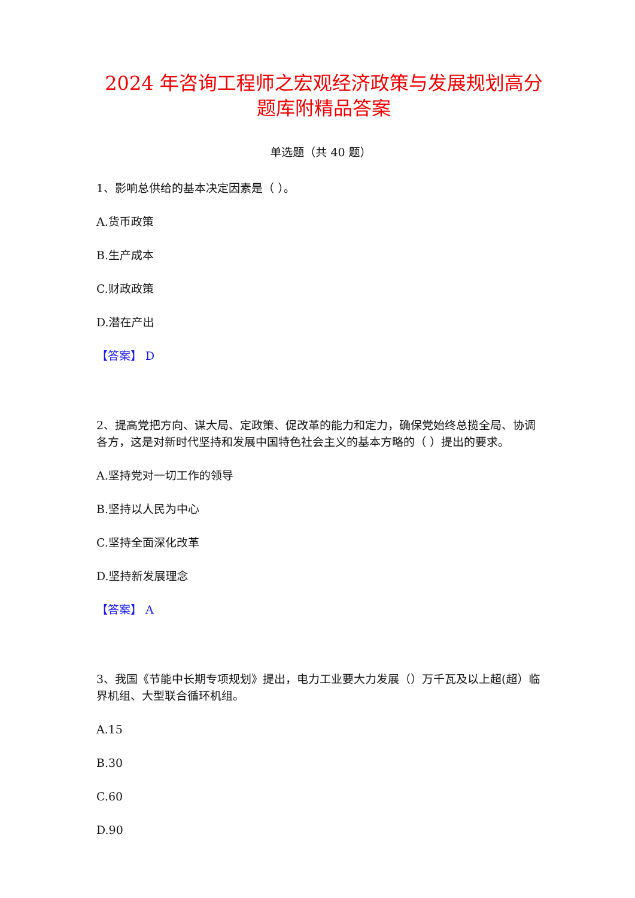2024 年咨询工程师之宏观经济政策与发展规划高分题库附精品答案
单选题（共 40 题）
1、影响总供给的基本决定因素是（ ）。
A.货币政策
B.生产成本
C.财政政策
D.潜在产出
【答案】 D
2、提高党把方向、谋大局、定政策、促改革的能力和定力，确保党始终总揽全局、协调各方，这是对新时代坚持和发展中国特色社会主义的基本方略的（ ）提出的要求。
A.坚持党对一切工作的领导
B.坚持以人民为中心
C.坚持全面深化改革
D.坚持新发展理念
【答案】 A
3、我国《节能中长期专项规划》提出，电力工业要大力发展（）万千瓦及以上超(超）临界机组、大型联合循环机组。
A.15
B.30
C.60
D.90